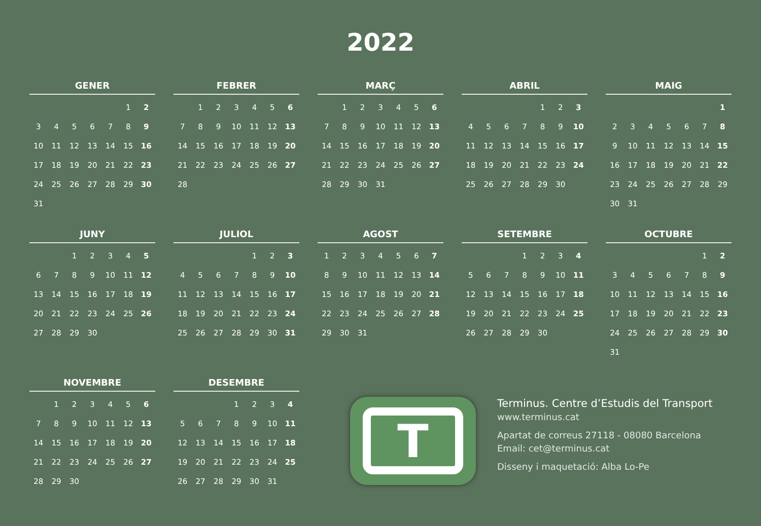2022
GENER
| | | | | | 1 | 2 |
| 3 | 4 | 5 | 6 | 7 | 8 | 9 |
| 10 | 11 | 12 | 13 | 14 | 15 | 16 |
| 17 | 18 | 19 | 20 | 21 | 22 | 23 |
| 24 | 25 | 26 | 27 | 28 | 29 | 30 |
| 31 | | | | | | |
FEBRER
| | 1 | 2 | 3 | 4 | 5 | 6 |
| 7 | 8 | 9 | 10 | 11 | 12 | 13 |
| 14 | 15 | 16 | 17 | 18 | 19 | 20 |
| 21 | 22 | 23 | 24 | 25 | 26 | 27 |
| 28 | | | | | | |
MARÇ
| | 1 | 2 | 3 | 4 | 5 | 6 |
| 7 | 8 | 9 | 10 | 11 | 12 | 13 |
| 14 | 15 | 16 | 17 | 18 | 19 | 20 |
| 21 | 22 | 23 | 24 | 25 | 26 | 27 |
| 28 | 29 | 30 | 31 | | | |
ABRIL
| | | | | 1 | 2 | 3 |
| 4 | 5 | 6 | 7 | 8 | 9 | 10 |
| 11 | 12 | 13 | 14 | 15 | 16 | 17 |
| 18 | 19 | 20 | 21 | 22 | 23 | 24 |
| 25 | 26 | 27 | 28 | 29 | 30 | |
MAIG
| | | | | | | 1 |
| 2 | 3 | 4 | 5 | 6 | 7 | 8 |
| 9 | 10 | 11 | 12 | 13 | 14 | 15 |
| 16 | 17 | 18 | 19 | 20 | 21 | 22 |
| 23 | 24 | 25 | 26 | 27 | 28 | 29 |
| 30 | 31 | | | | | |
JUNY
| | | 1 | 2 | 3 | 4 | 5 |
| 6 | 7 | 8 | 9 | 10 | 11 | 12 |
| 13 | 14 | 15 | 16 | 17 | 18 | 19 |
| 20 | 21 | 22 | 23 | 24 | 25 | 26 |
| 27 | 28 | 29 | 30 | | | |
JULIOL
| | | | | 1 | 2 | 3 |
| 4 | 5 | 6 | 7 | 8 | 9 | 10 |
| 11 | 12 | 13 | 14 | 15 | 16 | 17 |
| 18 | 19 | 20 | 21 | 22 | 23 | 24 |
| 25 | 26 | 27 | 28 | 29 | 30 | 31 |
AGOST
| 1 | 2 | 3 | 4 | 5 | 6 | 7 |
| 8 | 9 | 10 | 11 | 12 | 13 | 14 |
| 15 | 16 | 17 | 18 | 19 | 20 | 21 |
| 22 | 23 | 24 | 25 | 26 | 27 | 28 |
| 29 | 30 | 31 | | | | |
SETEMBRE
| | | | 1 | 2 | 3 | 4 |
| 5 | 6 | 7 | 8 | 9 | 10 | 11 |
| 12 | 13 | 14 | 15 | 16 | 17 | 18 |
| 19 | 20 | 21 | 22 | 23 | 24 | 25 |
| 26 | 27 | 28 | 29 | 30 | | |
OCTUBRE
| | | | | | 1 | 2 |
| 3 | 4 | 5 | 6 | 7 | 8 | 9 |
| 10 | 11 | 12 | 13 | 14 | 15 | 16 |
| 17 | 18 | 19 | 20 | 21 | 22 | 23 |
| 24 | 25 | 26 | 27 | 28 | 29 | 30 |
| 31 | | | | | | |
NOVEMBRE
| | 1 | 2 | 3 | 4 | 5 | 6 |
| 7 | 8 | 9 | 10 | 11 | 12 | 13 |
| 14 | 15 | 16 | 17 | 18 | 19 | 20 |
| 21 | 22 | 23 | 24 | 25 | 26 | 27 |
| 28 | 29 | 30 | | | | |
DESEMBRE
| | | | 1 | 2 | 3 | 4 |
| 5 | 6 | 7 | 8 | 9 | 10 | 11 |
| 12 | 13 | 14 | 15 | 16 | 17 | 18 |
| 19 | 20 | 21 | 22 | 23 | 24 | 25 |
| 26 | 27 | 28 | 29 | 30 | 31 | |
T
Terminus. Centre d’Estudis del Transport
www.terminus.cat
Apartat de correus 27118 - 08080 Barcelona
Email: cet@terminus.cat
Disseny i maquetació: Alba Lo-Pe